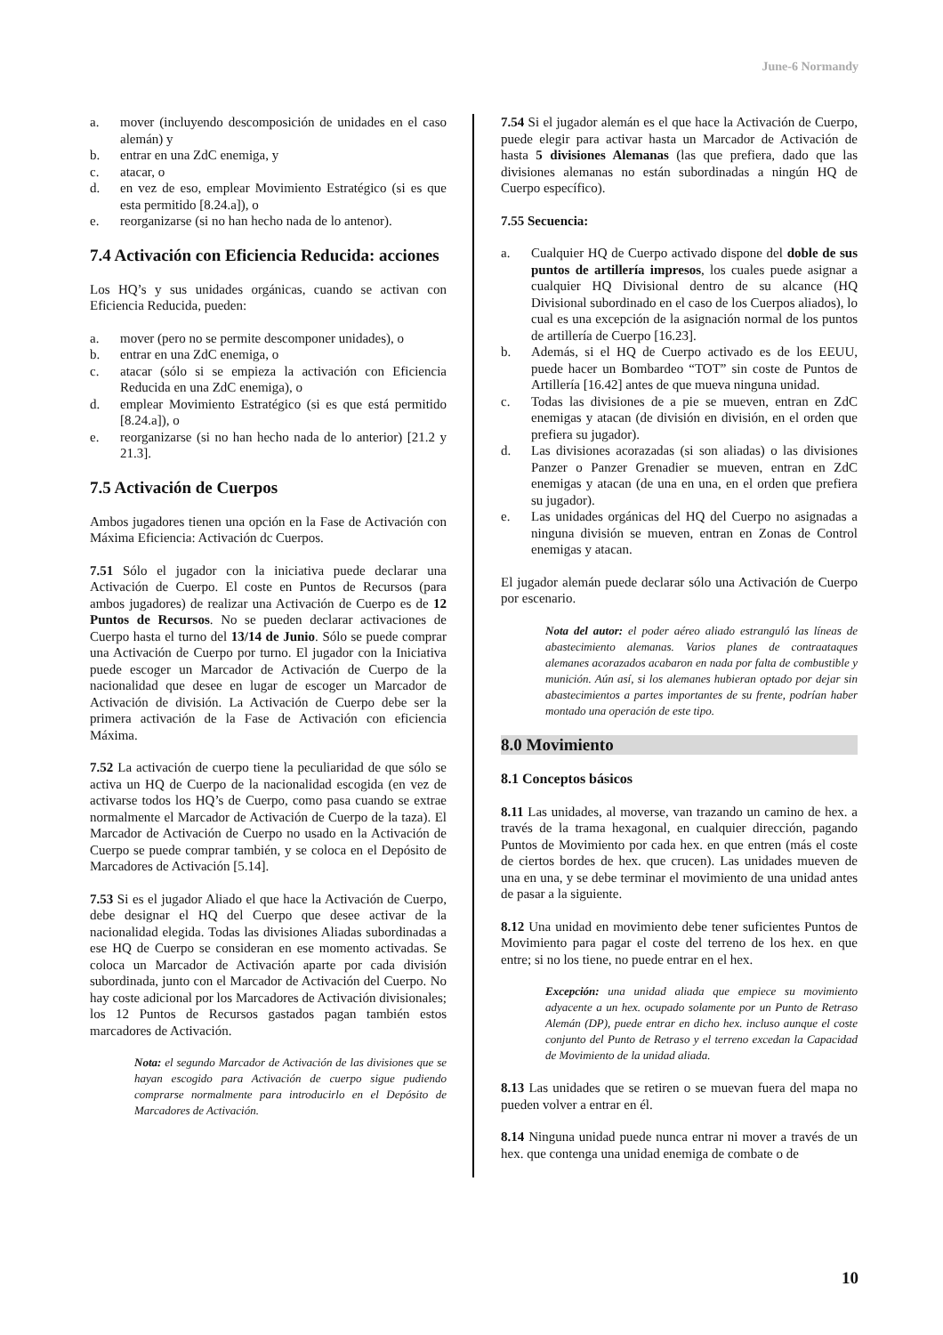June-6 Normandy
a. mover (incluyendo descomposición de unidades en el caso alemán) y
b. entrar en una ZdC enemiga, y
c. atacar, o
d. en vez de eso, emplear Movimiento Estratégico (si es que esta permitido [8.24.a]), o
e. reorganizarse (si no han hecho nada de lo antenor).
7.4 Activación con Eficiencia Reducida: acciones
Los HQ’s y sus unidades orgánicas, cuando se activan con Eficiencia Reducida, pueden:
a. mover (pero no se permite descomponer unidades), o
b. entrar en una ZdC enemiga, o
c. atacar (sólo si se empieza la activación con Eficiencia Reducida en una ZdC enemiga), o
d. emplear Movimiento Estratégico (si es que está permitido [8.24.a]), o
e. reorganizarse (si no han hecho nada de lo anterior) [21.2 y 21.3].
7.5 Activación de Cuerpos
Ambos jugadores tienen una opción en la Fase de Activación con Máxima Eficiencia: Activación dc Cuerpos.
7.51 Sólo el jugador con la iniciativa puede declarar una Activación de Cuerpo. El coste en Puntos de Recursos (para ambos jugadores) de realizar una Activación de Cuerpo es de 12 Puntos de Recursos. No se pueden declarar activaciones de Cuerpo hasta el turno del 13/14 de Junio. Sólo se puede comprar una Activación de Cuerpo por turno. El jugador con la Iniciativa puede escoger un Marcador de Activación de Cuerpo de la nacionalidad que desee en lugar de escoger un Marcador de Activación de división. La Activación de Cuerpo debe ser la primera activación de la Fase de Activación con eficiencia Máxima.
7.52 La activación de cuerpo tiene la peculiaridad de que sólo se activa un HQ de Cuerpo de la nacionalidad escogida (en vez de activarse todos los HQ’s de Cuerpo, como pasa cuando se extrae normalmente el Marcador de Activación de Cuerpo de la taza). El Marcador de Activación de Cuerpo no usado en la Activación de Cuerpo se puede comprar también, y se coloca en el Depósito de Marcadores de Activación [5.14].
7.53 Si es el jugador Aliado el que hace la Activación de Cuerpo, debe designar el HQ del Cuerpo que desee activar de la nacionalidad elegida. Todas las divisiones Aliadas subordinadas a ese HQ de Cuerpo se consideran en ese momento activadas. Se coloca un Marcador de Activación aparte por cada división subordinada, junto con el Marcador de Activación del Cuerpo. No hay coste adicional por los Marcadores de Activación divisionales; los 12 Puntos de Recursos gastados pagan también estos marcadores de Activación.
Nota: el segundo Marcador de Activación de las divisiones que se hayan escogido para Activación de cuerpo sigue pudiendo comprarse normalmente para introducirlo en el Depósito de Marcadores de Activación.
7.54 Si el jugador alemán es el que hace la Activación de Cuerpo, puede elegir para activar hasta un Marcador de Activación de hasta 5 divisiones Alemanas (las que prefiera, dado que las divisiones alemanas no están subordinadas a ningún HQ de Cuerpo específico).
7.55 Secuencia:
a. Cualquier HQ de Cuerpo activado dispone del doble de sus puntos de artillería impresos, los cuales puede asignar a cualquier HQ Divisional dentro de su alcance (HQ Divisional subordinado en el caso de los Cuerpos aliados), lo cual es una excepción de la asignación normal de los puntos de artillería de Cuerpo [16.23].
b. Además, si el HQ de Cuerpo activado es de los EEUU, puede hacer un Bombardeo “TOT” sin coste de Puntos de Artillería [16.42] antes de que mueva ninguna unidad.
c. Todas las divisiones de a pie se mueven, entran en ZdC enemigas y atacan (de división en división, en el orden que prefiera su jugador).
d. Las divisiones acorazadas (si son aliadas) o las divisiones Panzer o Panzer Grenadier se mueven, entran en ZdC enemigas y atacan (de una en una, en el orden que prefiera su jugador).
e. Las unidades orgánicas del HQ del Cuerpo no asignadas a ninguna división se mueven, entran en Zonas de Control enemigas y atacan.
El jugador alemán puede declarar sólo una Activación de Cuerpo por escenario.
Nota del autor: el poder aéreo aliado estranguló las líneas de abastecimiento alemanas. Varios planes de contraataques alemanes acorazados acabaron en nada por falta de combustible y munición. Aún así, si los alemanes hubieran optado por dejar sin abastecimientos a partes importantes de su frente, podrían haber montado una operación de este tipo.
8.0 Movimiento
8.1 Conceptos básicos
8.11 Las unidades, al moverse, van trazando un camino de hex. a través de la trama hexagonal, en cualquier dirección, pagando Puntos de Movimiento por cada hex. en que entren (más el coste de ciertos bordes de hex. que crucen). Las unidades mueven de una en una, y se debe terminar el movimiento de una unidad antes de pasar a la siguiente.
8.12 Una unidad en movimiento debe tener suficientes Puntos de Movimiento para pagar el coste del terreno de los hex. en que entre; si no los tiene, no puede entrar en el hex.
Excepción: una unidad aliada que empiece su movimiento adyacente a un hex. ocupado solamente por un Punto de Retraso Alemán (DP), puede entrar en dicho hex. incluso aunque el coste conjunto del Punto de Retraso y el terreno excedan la Capacidad de Movimiento de la unidad aliada.
8.13 Las unidades que se retiren o se muevan fuera del mapa no pueden volver a entrar en él.
8.14 Ninguna unidad puede nunca entrar ni mover a través de un hex. que contenga una unidad enemiga de combate o de
10